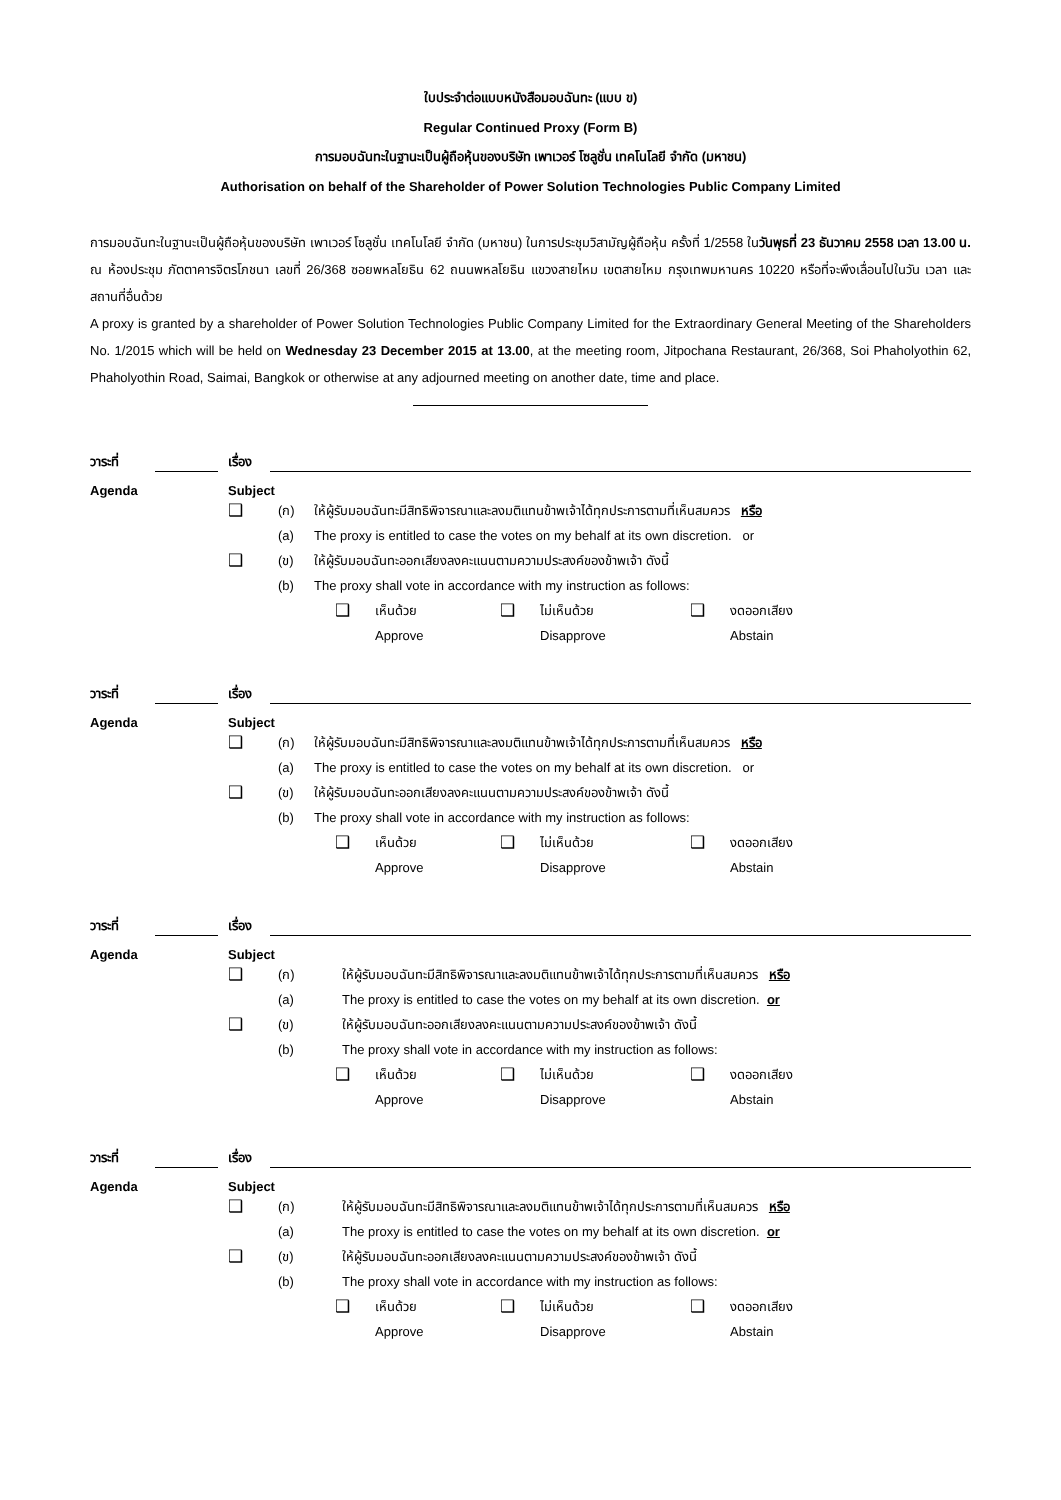ใบประจำต่อแบบหนังสือมอบฉันทะ (แบบ ข)
Regular Continued Proxy (Form B)
การมอบฉันทะในฐานะเป็นผู้ถือหุ้นของบริษัท เพาเวอร์ โซลูชั่น เทคโนโลยี จำกัด (มหาชน)
Authorisation on behalf of the Shareholder of Power Solution Technologies Public Company Limited
การมอบฉันทะในฐานะเป็นผู้ถือหุ้นของบริษัท เพาเวอร์ โซลูชั่น เทคโนโลยี จำกัด (มหาชน) ในการประชุมวิสามัญผู้ถือหุ้น ครั้งที่ 1/2558 ในวันพุธที่ 23 ธันวาคม 2558 เวลา 13.00 น. ณ ห้องประชุม ภัตตาคารจิตรโภชนา เลขที่ 26/368 ซอยพหลโยธิน 62 ถนนพหลโยธิน แขวงสายไหม เขตสายไหม กรุงเทพมหานคร 10220 หรือที่จะพึงเลื่อนไปในวัน เวลา และสถานที่อื่นด้วย
A proxy is granted by a shareholder of Power Solution Technologies Public Company Limited for the Extraordinary General Meeting of the Shareholders No. 1/2015 which will be held on Wednesday 23 December 2015 at 13.00, at the meeting room, Jitpochana Restaurant, 26/368, Soi Phaholyothin 62, Phaholyothin Road, Saimai, Bangkok or otherwise at any adjourned meeting on another date, time and place.
วาระที่ เรื่อง
Agenda Subject
❑ (ก) ให้ผู้รับมอบฉันทะมีสิทธิพิจารณาและลงมติแทนข้าพเจ้าได้ทุกประการตามที่เห็นสมควร หรือ
(a) The proxy is entitled to case the votes on my behalf at its own discretion. or
❑ (ข) ให้ผู้รับมอบฉันทะออกเสียงลงคะแนนตามความประสงค์ของข้าพเจ้า ดังนี้
(b) The proxy shall vote in accordance with my instruction as follows:
❑ เห็นด้วย ❑ ไม่เห็นด้วย ❑ งดออกเสียง
Approve Disapprove Abstain
วาระที่ เรื่อง
Agenda Subject
❑ (ก) ให้ผู้รับมอบฉันทะมีสิทธิพิจารณาและลงมติแทนข้าพเจ้าได้ทุกประการตามที่เห็นสมควร หรือ
(a) The proxy is entitled to case the votes on my behalf at its own discretion. or
❑ (ข) ให้ผู้รับมอบฉันทะออกเสียงลงคะแนนตามความประสงค์ของข้าพเจ้า ดังนี้
(b) The proxy shall vote in accordance with my instruction as follows:
❑ เห็นด้วย ❑ ไม่เห็นด้วย ❑ งดออกเสียง
Approve Disapprove Abstain
วาระที่ เรื่อง
Agenda Subject
❑ (ก) ให้ผู้รับมอบฉันทะมีสิทธิพิจารณาและลงมติแทนข้าพเจ้าได้ทุกประการตามที่เห็นสมควร หรือ
(a) The proxy is entitled to case the votes on my behalf at its own discretion. or
❑ (ข) ให้ผู้รับมอบฉันทะออกเสียงลงคะแนนตามความประสงค์ของข้าพเจ้า ดังนี้
(b) The proxy shall vote in accordance with my instruction as follows:
❑ เห็นด้วย ❑ ไม่เห็นด้วย ❑ งดออกเสียง
Approve Disapprove Abstain
วาระที่ เรื่อง
Agenda Subject
❑ (ก) ให้ผู้รับมอบฉันทะมีสิทธิพิจารณาและลงมติแทนข้าพเจ้าได้ทุกประการตามที่เห็นสมควร หรือ
(a) The proxy is entitled to case the votes on my behalf at its own discretion. or
❑ (ข) ให้ผู้รับมอบฉันทะออกเสียงลงคะแนนตามความประสงค์ของข้าพเจ้า ดังนี้
(b) The proxy shall vote in accordance with my instruction as follows:
❑ เห็นด้วย ❑ ไม่เห็นด้วย ❑ งดออกเสียง
Approve Disapprove Abstain